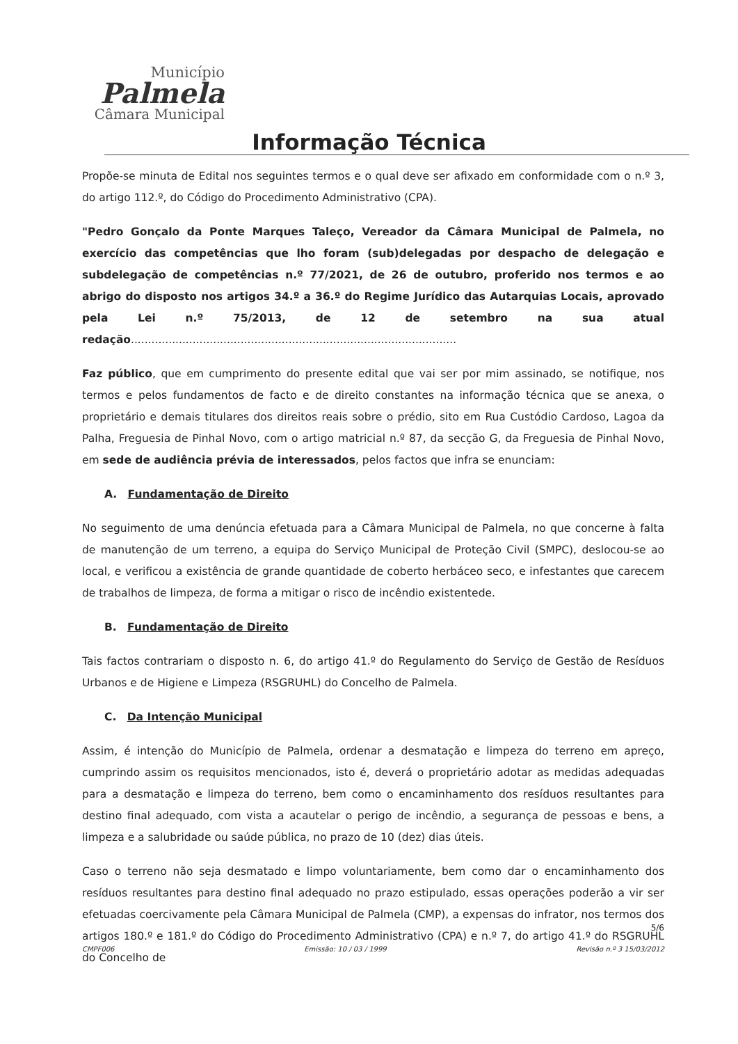Município
Palmela
Câmara Municipal
Informação Técnica
Propõe-se minuta de Edital nos seguintes termos e o qual deve ser afixado em conformidade com o n.º 3, do artigo 112.º, do Código do Procedimento Administrativo (CPA).
"Pedro Gonçalo da Ponte Marques Taleço, Vereador da Câmara Municipal de Palmela, no exercício das competências que lho foram (sub)delegadas por despacho de delegação e subdelegação de competências n.º 77/2021, de 26 de outubro, proferido nos termos e ao abrigo do disposto nos artigos 34.º a 36.º do Regime Jurídico das Autarquias Locais, aprovado pela Lei n.º 75/2013, de 12 de setembro na sua atual redação...............................................................................................
Faz público, que em cumprimento do presente edital que vai ser por mim assinado, se notifique, nos termos e pelos fundamentos de facto e de direito constantes na informação técnica que se anexa, o proprietário e demais titulares dos direitos reais sobre o prédio, sito em Rua Custódio Cardoso, Lagoa da Palha, Freguesia de Pinhal Novo, com o artigo matricial n.º 87, da secção G, da Freguesia de Pinhal Novo, em sede de audiência prévia de interessados, pelos factos que infra se enunciam:
A. Fundamentação de Direito
No seguimento de uma denúncia efetuada para a Câmara Municipal de Palmela, no que concerne à falta de manutenção de um terreno, a equipa do Serviço Municipal de Proteção Civil (SMPC), deslocou-se ao local, e verificou a existência de grande quantidade de coberto herbáceo seco, e infestantes que carecem de trabalhos de limpeza, de forma a mitigar o risco de incêndio existentede.
B. Fundamentação de Direito
Tais factos contrariam o disposto n. 6, do artigo 41.º do Regulamento do Serviço de Gestão de Resíduos Urbanos e de Higiene e Limpeza (RSGRUHL) do Concelho de Palmela.
C. Da Intenção Municipal
Assim, é intenção do Município de Palmela, ordenar a desmatação e limpeza do terreno em apreço, cumprindo assim os requisitos mencionados, isto é, deverá o proprietário adotar as medidas adequadas para a desmatação e limpeza do terreno, bem como o encaminhamento dos resíduos resultantes para destino final adequado, com vista a acautelar o perigo de incêndio, a segurança de pessoas e bens, a limpeza e a salubridade ou saúde pública, no prazo de 10 (dez) dias úteis.
Caso o terreno não seja desmatado e limpo voluntariamente, bem como dar o encaminhamento dos resíduos resultantes para destino final adequado no prazo estipulado, essas operações poderão a vir ser efetuadas coercivamente pela Câmara Municipal de Palmela (CMP), a expensas do infrator, nos termos dos artigos 180.º e 181.º do Código do Procedimento Administrativo (CPA) e n.º 7, do artigo 41.º do RSGRUHL do Concelho de
5/6
CMPF006 Emissão: 10 / 03 / 1999 Revisão n.º 3 15/03/2012